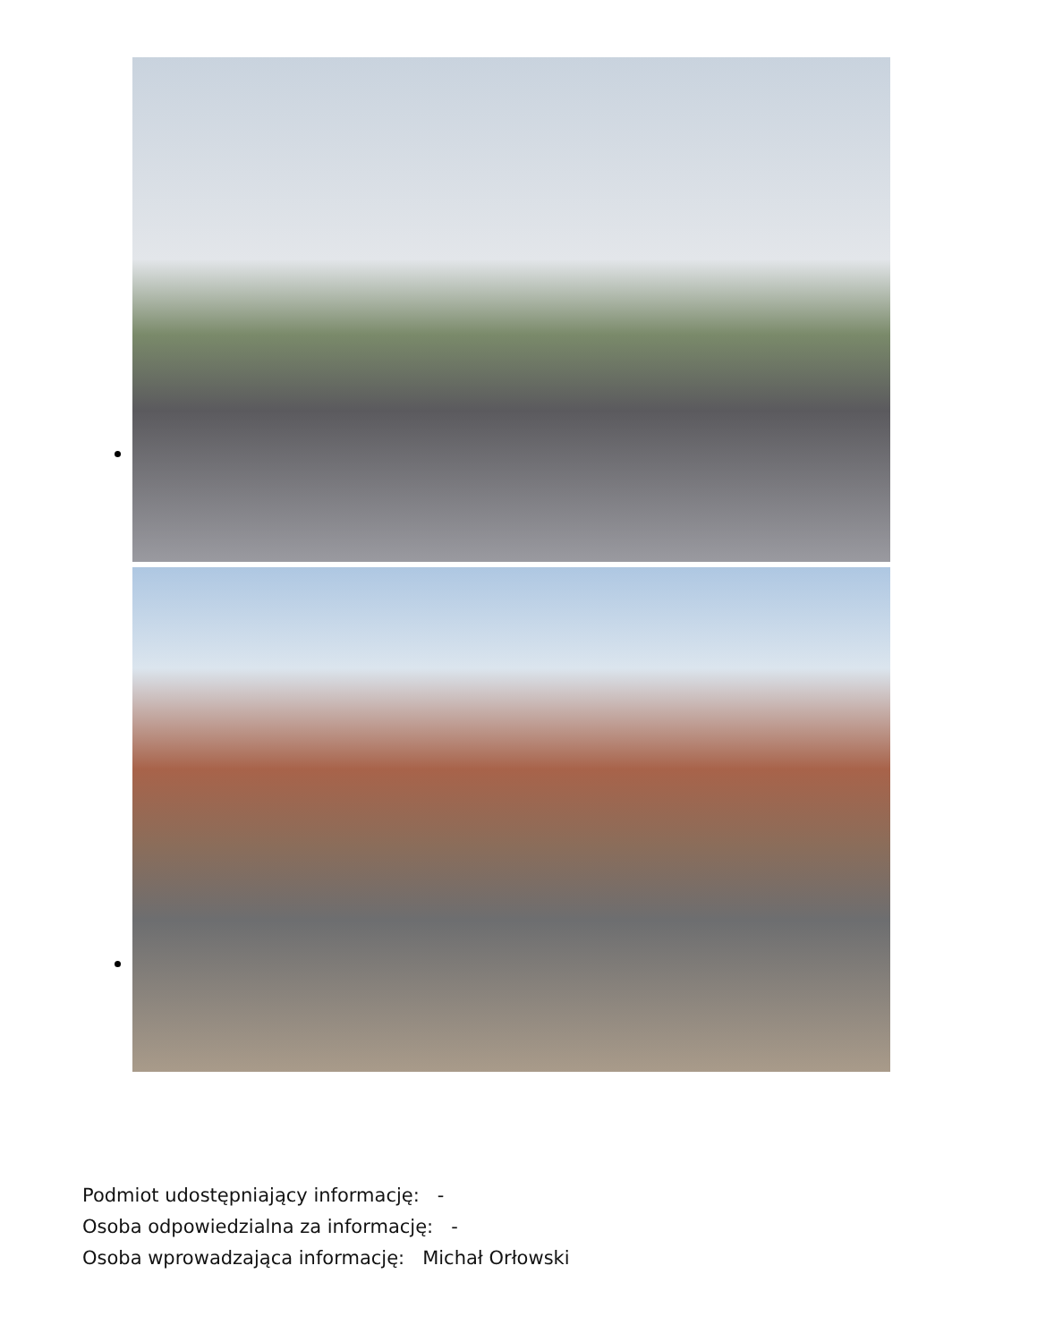Podmiot udostępniający informację: -
Osoba odpowiedzialna za informację: -
Osoba wprowadzająca informację: Michał Orłowski